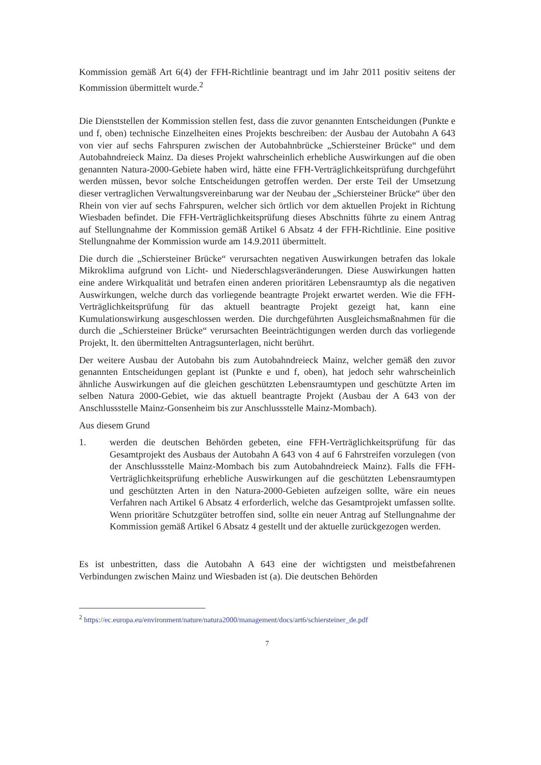Kommission gemäß Art 6(4) der FFH-Richtlinie beantragt und im Jahr 2011 positiv seitens der Kommission übermittelt wurde.<sup>2</sup>
Die Dienststellen der Kommission stellen fest, dass die zuvor genannten Entscheidungen (Punkte e und f, oben) technische Einzelheiten eines Projekts beschreiben: der Ausbau der Autobahn A 643 von vier auf sechs Fahrspuren zwischen der Autobahnbrücke „Schiersteiner Brücke“ und dem Autobahndreieck Mainz. Da dieses Projekt wahrscheinlich erhebliche Auswirkungen auf die oben genannten Natura-2000-Gebiete haben wird, hätte eine FFH-Verträglichkeitsprüfung durchgeführt werden müssen, bevor solche Entscheidungen getroffen werden. Der erste Teil der Umsetzung dieser vertraglichen Verwaltungsvereinbarung war der Neubau der „Schiersteiner Brücke“ über den Rhein von vier auf sechs Fahrspuren, welcher sich örtlich vor dem aktuellen Projekt in Richtung Wiesbaden befindet. Die FFH-Verträglichkeitsprüfung dieses Abschnitts führte zu einem Antrag auf Stellungnahme der Kommission gemäß Artikel 6 Absatz 4 der FFH-Richtlinie. Eine positive Stellungnahme der Kommission wurde am 14.9.2011 übermittelt.
Die durch die „Schiersteiner Brücke“ verursachten negativen Auswirkungen betrafen das lokale Mikroklima aufgrund von Licht- und Niederschlagsveränderungen. Diese Auswirkungen hatten eine andere Wirkqualität und betrafen einen anderen prioritären Lebensraumtyp als die negativen Auswirkungen, welche durch das vorliegende beantragte Projekt erwartet werden. Wie die FFH-Verträglichkeitsprüfung für das aktuell beantragte Projekt gezeigt hat, kann eine Kumulationswirkung ausgeschlossen werden. Die durchgeführten Ausgleichsmaßnahmen für die durch die „Schiersteiner Brücke“ verursachten Beeinträchtigungen werden durch das vorliegende Projekt, lt. den übermittelten Antragsunterlagen, nicht berührt.
Der weitere Ausbau der Autobahn bis zum Autobahndreieck Mainz, welcher gemäß den zuvor genannten Entscheidungen geplant ist (Punkte e und f, oben), hat jedoch sehr wahrscheinlich ähnliche Auswirkungen auf die gleichen geschützten Lebensraumtypen und geschützte Arten im selben Natura 2000-Gebiet, wie das aktuell beantragte Projekt (Ausbau der A 643 von der Anschlussstelle Mainz-Gonsenheim bis zur Anschlussstelle Mainz-Mombach).
Aus diesem Grund
1. werden die deutschen Behörden gebeten, eine FFH-Verträglichkeitsprüfung für das Gesamtprojekt des Ausbaus der Autobahn A 643 von 4 auf 6 Fahrstreifen vorzulegen (von der Anschlussstelle Mainz-Mombach bis zum Autobahndreieck Mainz). Falls die FFH-Verträglichkeitsprüfung erhebliche Auswirkungen auf die geschützten Lebensraumtypen und geschützten Arten in den Natura-2000-Gebieten aufzeigen sollte, wäre ein neues Verfahren nach Artikel 6 Absatz 4 erforderlich, welche das Gesamtprojekt umfassen sollte. Wenn prioritäre Schutzgüter betroffen sind, sollte ein neuer Antrag auf Stellungnahme der Kommission gemäß Artikel 6 Absatz 4 gestellt und der aktuelle zurückgezogen werden.
Es ist unbestritten, dass die Autobahn A 643 eine der wichtigsten und meistbefahrenen Verbindungen zwischen Mainz und Wiesbaden ist (a). Die deutschen Behörden
<sup>2</sup> https://ec.europa.eu/environment/nature/natura2000/management/docs/art6/schiersteiner_de.pdf
7